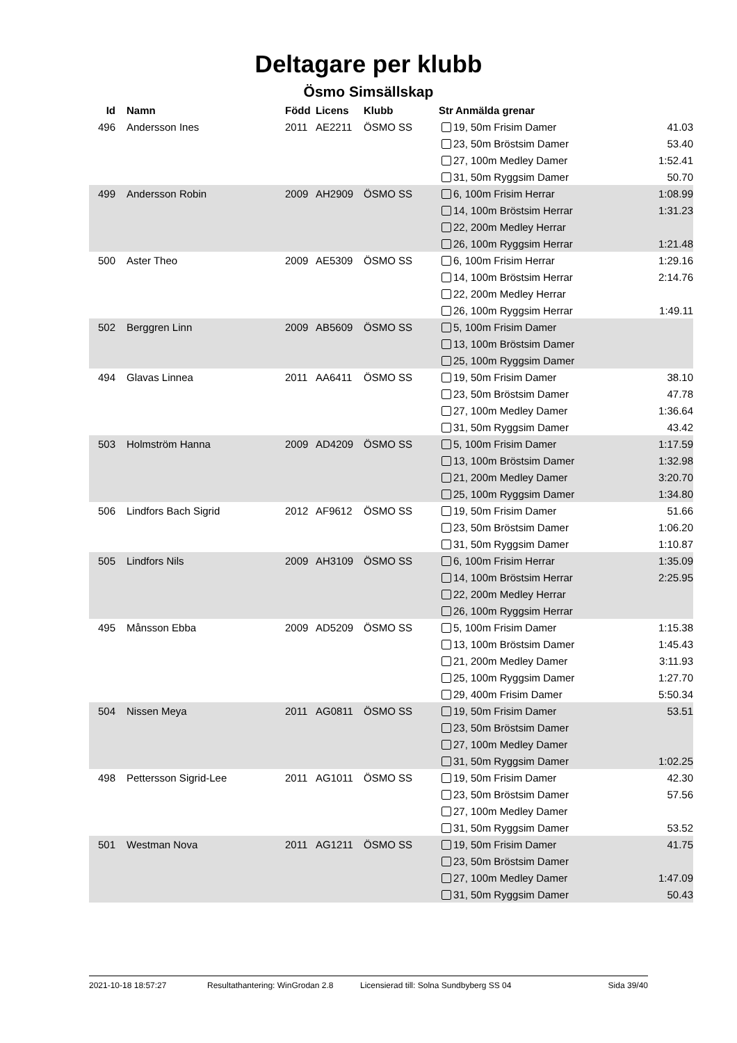Deltagare per klubb
Ösmo Simsällskap
| Id | Namn | Född | Licens | Klubb | Str | Anmälda grenar | |
| --- | --- | --- | --- | --- | --- | --- | --- |
| 496 | Andersson Ines | 2011 | AE2211 | ÖSMO SS | 19, 50m Frisim Damer | | 41.03 |
| | | | | | 23, 50m Bröstsim Damer | | 53.40 |
| | | | | | 27, 100m Medley Damer | | 1:52.41 |
| | | | | | 31, 50m Ryggsim Damer | | 50.70 |
| 499 | Andersson Robin | 2009 | AH2909 | ÖSMO SS | 6, 100m Frisim Herrar | | 1:08.99 |
| | | | | | 14, 100m Bröstsim Herrar | | 1:31.23 |
| | | | | | 22, 200m Medley Herrar | | |
| | | | | | 26, 100m Ryggsim Herrar | | 1:21.48 |
| 500 | Aster Theo | 2009 | AE5309 | ÖSMO SS | 6, 100m Frisim Herrar | | 1:29.16 |
| | | | | | 14, 100m Bröstsim Herrar | | 2:14.76 |
| | | | | | 22, 200m Medley Herrar | | |
| | | | | | 26, 100m Ryggsim Herrar | | 1:49.11 |
| 502 | Berggren Linn | 2009 | AB5609 | ÖSMO SS | 5, 100m Frisim Damer | | |
| | | | | | 13, 100m Bröstsim Damer | | |
| | | | | | 25, 100m Ryggsim Damer | | |
| 494 | Glavas Linnea | 2011 | AA6411 | ÖSMO SS | 19, 50m Frisim Damer | | 38.10 |
| | | | | | 23, 50m Bröstsim Damer | | 47.78 |
| | | | | | 27, 100m Medley Damer | | 1:36.64 |
| | | | | | 31, 50m Ryggsim Damer | | 43.42 |
| 503 | Holmström Hanna | 2009 | AD4209 | ÖSMO SS | 5, 100m Frisim Damer | | 1:17.59 |
| | | | | | 13, 100m Bröstsim Damer | | 1:32.98 |
| | | | | | 21, 200m Medley Damer | | 3:20.70 |
| | | | | | 25, 100m Ryggsim Damer | | 1:34.80 |
| 506 | Lindfors Bach Sigrid | 2012 | AF9612 | ÖSMO SS | 19, 50m Frisim Damer | | 51.66 |
| | | | | | 23, 50m Bröstsim Damer | | 1:06.20 |
| | | | | | 31, 50m Ryggsim Damer | | 1:10.87 |
| 505 | Lindfors Nils | 2009 | AH3109 | ÖSMO SS | 6, 100m Frisim Herrar | | 1:35.09 |
| | | | | | 14, 100m Bröstsim Herrar | | 2:25.95 |
| | | | | | 22, 200m Medley Herrar | | |
| | | | | | 26, 100m Ryggsim Herrar | | |
| 495 | Månsson Ebba | 2009 | AD5209 | ÖSMO SS | 5, 100m Frisim Damer | | 1:15.38 |
| | | | | | 13, 100m Bröstsim Damer | | 1:45.43 |
| | | | | | 21, 200m Medley Damer | | 3:11.93 |
| | | | | | 25, 100m Ryggsim Damer | | 1:27.70 |
| | | | | | 29, 400m Frisim Damer | | 5:50.34 |
| 504 | Nissen Meya | 2011 | AG0811 | ÖSMO SS | 19, 50m Frisim Damer | | 53.51 |
| | | | | | 23, 50m Bröstsim Damer | | |
| | | | | | 27, 100m Medley Damer | | |
| | | | | | 31, 50m Ryggsim Damer | | 1:02.25 |
| 498 | Pettersson Sigrid-Lee | 2011 | AG1011 | ÖSMO SS | 19, 50m Frisim Damer | | 42.30 |
| | | | | | 23, 50m Bröstsim Damer | | 57.56 |
| | | | | | 27, 100m Medley Damer | | |
| | | | | | 31, 50m Ryggsim Damer | | 53.52 |
| 501 | Westman Nova | 2011 | AG1211 | ÖSMO SS | 19, 50m Frisim Damer | | 41.75 |
| | | | | | 23, 50m Bröstsim Damer | | |
| | | | | | 27, 100m Medley Damer | | 1:47.09 |
| | | | | | 31, 50m Ryggsim Damer | | 50.43 |
2021-10-18 18:57:27 Resultathantering: WinGrodan 2.8 Licensierad till: Solna Sundbyberg SS 04 Sida 39/40